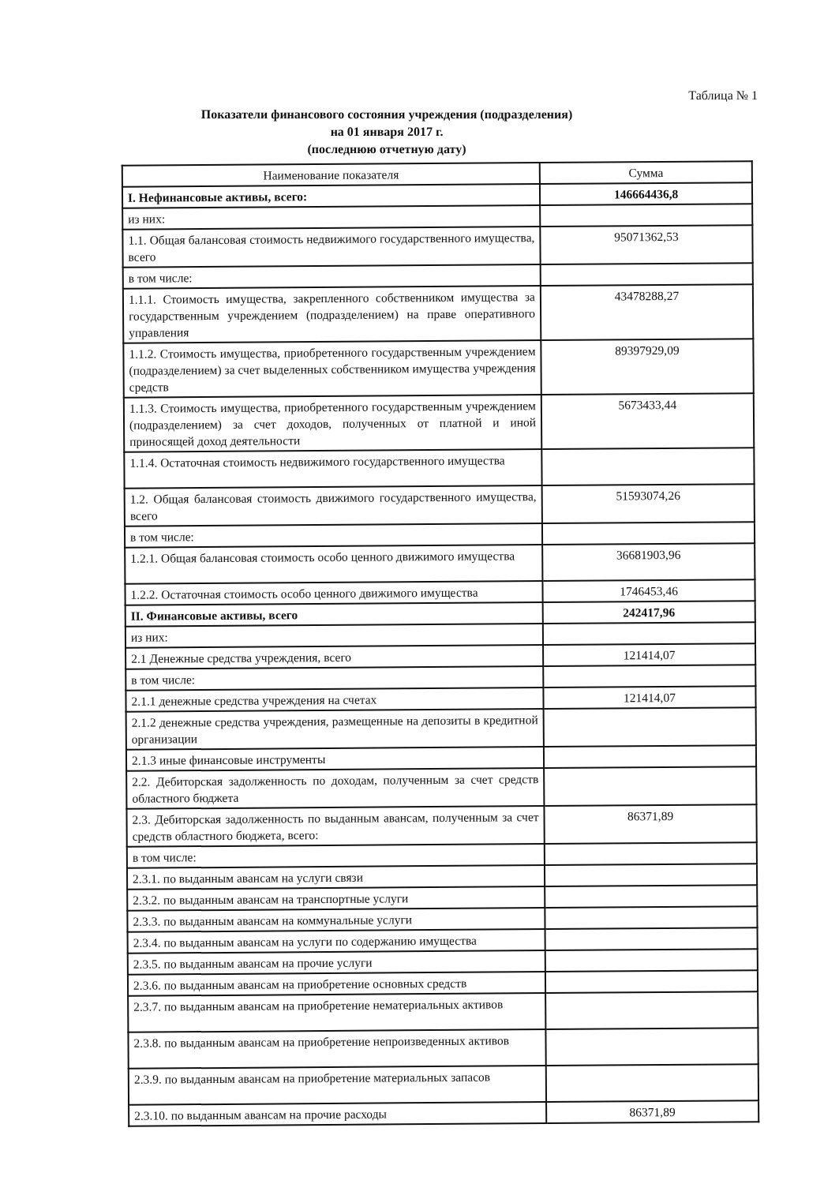Таблица № 1
Показатели финансового состояния учреждения (подразделения)
на 01 января 2017 г.
(последнюю отчетную дату)
| Наименование показателя | Сумма |
| --- | --- |
| I. Нефинансовые активы, всего: | 146664436,8 |
| из них: | |
| 1.1. Общая балансовая стоимость недвижимого государственного имущества, всего | 95071362,53 |
| в том числе: | |
| 1.1.1. Стоимость имущества, закрепленного собственником имущества за государственным учреждением (подразделением) на праве оперативного управления | 43478288,27 |
| 1.1.2. Стоимость имущества, приобретенного государственным учреждением (подразделением) за счет выделенных собственником имущества учреждения средств | 89397929,09 |
| 1.1.3. Стоимость имущества, приобретенного государственным учреждением (подразделением) за счет доходов, полученных от платной и иной приносящей доход деятельности | 5673433,44 |
| 1.1.4. Остаточная стоимость недвижимого государственного имущества | |
| 1.2. Общая балансовая стоимость движимого государственного имущества, всего | 51593074,26 |
| в том числе: | |
| 1.2.1. Общая балансовая стоимость особо ценного движимого имущества | 36681903,96 |
| 1.2.2. Остаточная стоимость особо ценного движимого имущества | 1746453,46 |
| II. Финансовые активы, всего | 242417,96 |
| из них: | |
| 2.1 Денежные средства учреждения, всего | 121414,07 |
| в том числе: | |
| 2.1.1 денежные средства учреждения на счетах | 121414,07 |
| 2.1.2 денежные средства учреждения, размещенные на депозиты в кредитной организации | |
| 2.1.3 иные финансовые инструменты | |
| 2.2. Дебиторская задолженность по доходам, полученным за счет средств областного бюджета | |
| 2.3. Дебиторская задолженность по выданным авансам, полученным за счет средств областного бюджета, всего: | 86371,89 |
| в том числе: | |
| 2.3.1. по выданным авансам на услуги связи | |
| 2.3.2. по выданным авансам на транспортные услуги | |
| 2.3.3. по выданным авансам на коммунальные услуги | |
| 2.3.4. по выданным авансам на услуги по содержанию имущества | |
| 2.3.5. по выданным авансам на прочие услуги | |
| 2.3.6. по выданным авансам на приобретение основных средств | |
| 2.3.7. по выданным авансам на приобретение нематериальных активов | |
| 2.3.8. по выданным авансам на приобретение непроизведенных активов | |
| 2.3.9. по выданным авансам на приобретение материальных запасов | |
| 2.3.10. по выданным авансам на прочие расходы | 86371,89 |